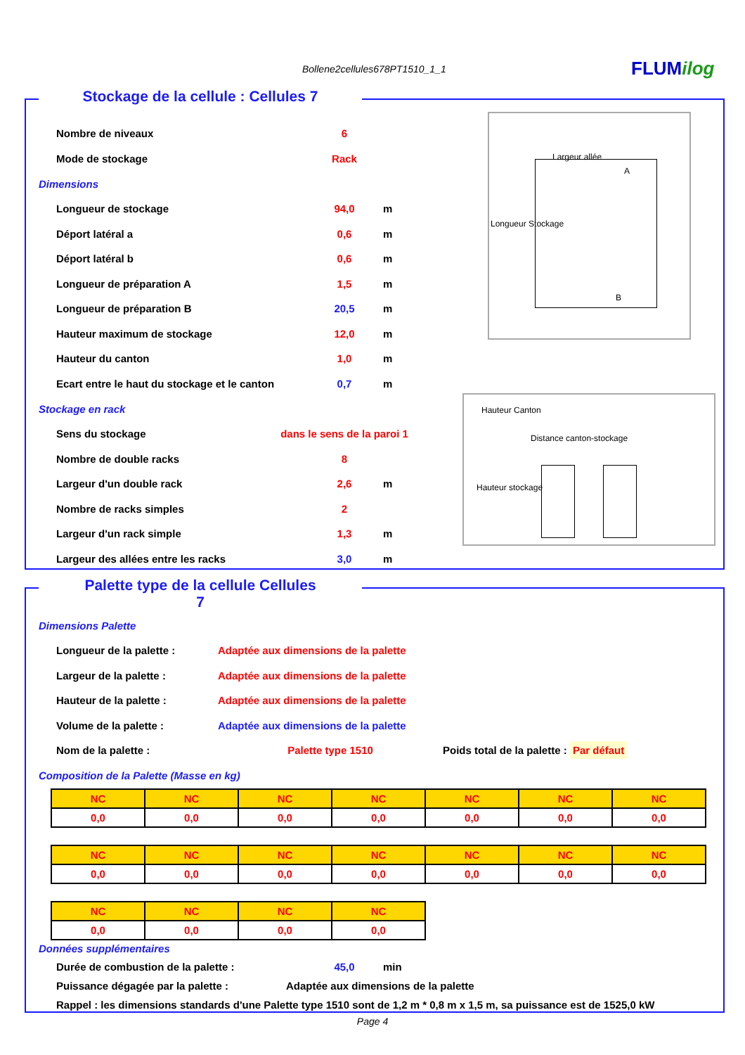Bollene2cellules678PT1510_1_1 FLUMilog
Stockage de la cellule : Cellules 7
Nombre de niveaux 6
Mode de stockage Rack
Dimensions
Longueur de stockage 94,0
m
Déport latéral a 0,6
m
Déport latéral b 0,6
m
Longueur de préparation A 1,5
m
Longueur de préparation B 20,5
m
Hauteur maximum de stockage 12,0
m
Hauteur du canton 1,0
m
Ecart entre le haut du stockage et le canton
0,7
m
Stockage en rack
Sens du stockage
dans le sens de la paroi 1
Nombre de double racks 8
Largeur d'un double rack 2,6
m
Nombre de racks simples 2
Largeur d'un rack simple 1,3
m
Largeur des allées entre les racks 3,0
m
Largeur allée
Longueur Stockage
A
B
Hauteur Canton
Distance canton-stockage
Hauteur stockage
Palette type de la cellule Cellules 7
Dimensions Palette
Longueur de la palette :
Adaptée aux dimensions de la palette
Largeur de la palette :
Adaptée aux dimensions de la palette
Hauteur de la palette :
Adaptée aux dimensions de la palette
Volume de la palette :
Adaptée aux dimensions de la palette
Nom de la palette : Palette type 1510 Poids total de la palette : Par défaut
Composition de la Palette (Masse en kg)
| NC | NC | NC | NC | NC | NC | NC |
| 0,0 | 0,0 | 0,0 | 0,0 | 0,0 | 0,0 | 0,0 |
| NC | NC | NC | NC | NC | NC | NC |
| 0,0 | 0,0 | 0,0 | 0,0 | 0,0 | 0,0 | 0,0 |
| NC | NC | NC | NC |
| 0,0 | 0,0 | 0,0 | 0,0 |
Données supplémentaires
Durée de combustion de la palette : 45,0
min
Puissance dégagée par la palette :
Adaptée aux dimensions de la palette
Rappel : les dimensions standards d'une Palette type 1510 sont de 1,2 m * 0,8 m x 1,5 m, sa puissance est de 1525,0 kW
Page 4